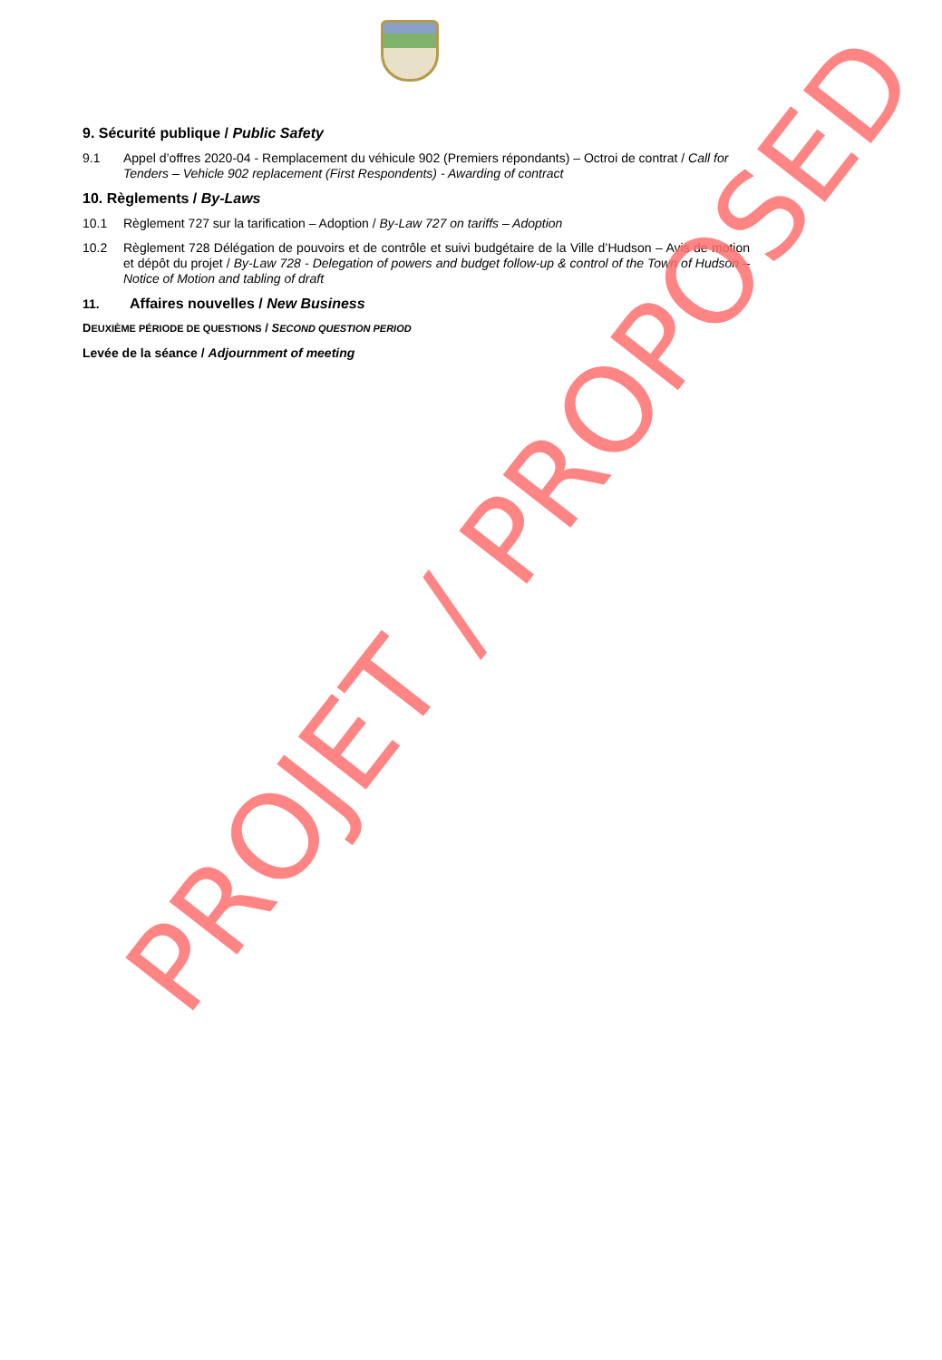9. Sécurité publique / Public Safety
9.1 Appel d’offres 2020-04 - Remplacement du véhicule 902 (Premiers répondants) – Octroi de contrat / Call for Tenders – Vehicle 902 replacement (First Respondents) - Awarding of contract
10. Règlements / By-Laws
10.1 Règlement 727 sur la tarification – Adoption / By-Law 727 on tariffs – Adoption
10.2 Règlement 728 Délégation de pouvoirs et de contrôle et suivi budgétaire de la Ville d’Hudson – Avis de motion et dépôt du projet / By-Law 728 - Delegation of powers and budget follow-up & control of the Town of Hudson – Notice of Motion and tabling of draft
11. Affaires nouvelles / New Business
DEUXIÈME PÉRIODE DE QUESTIONS / SECOND QUESTION PERIOD
Levée de la séance / Adjournment of meeting
PROJET / PROPOSED